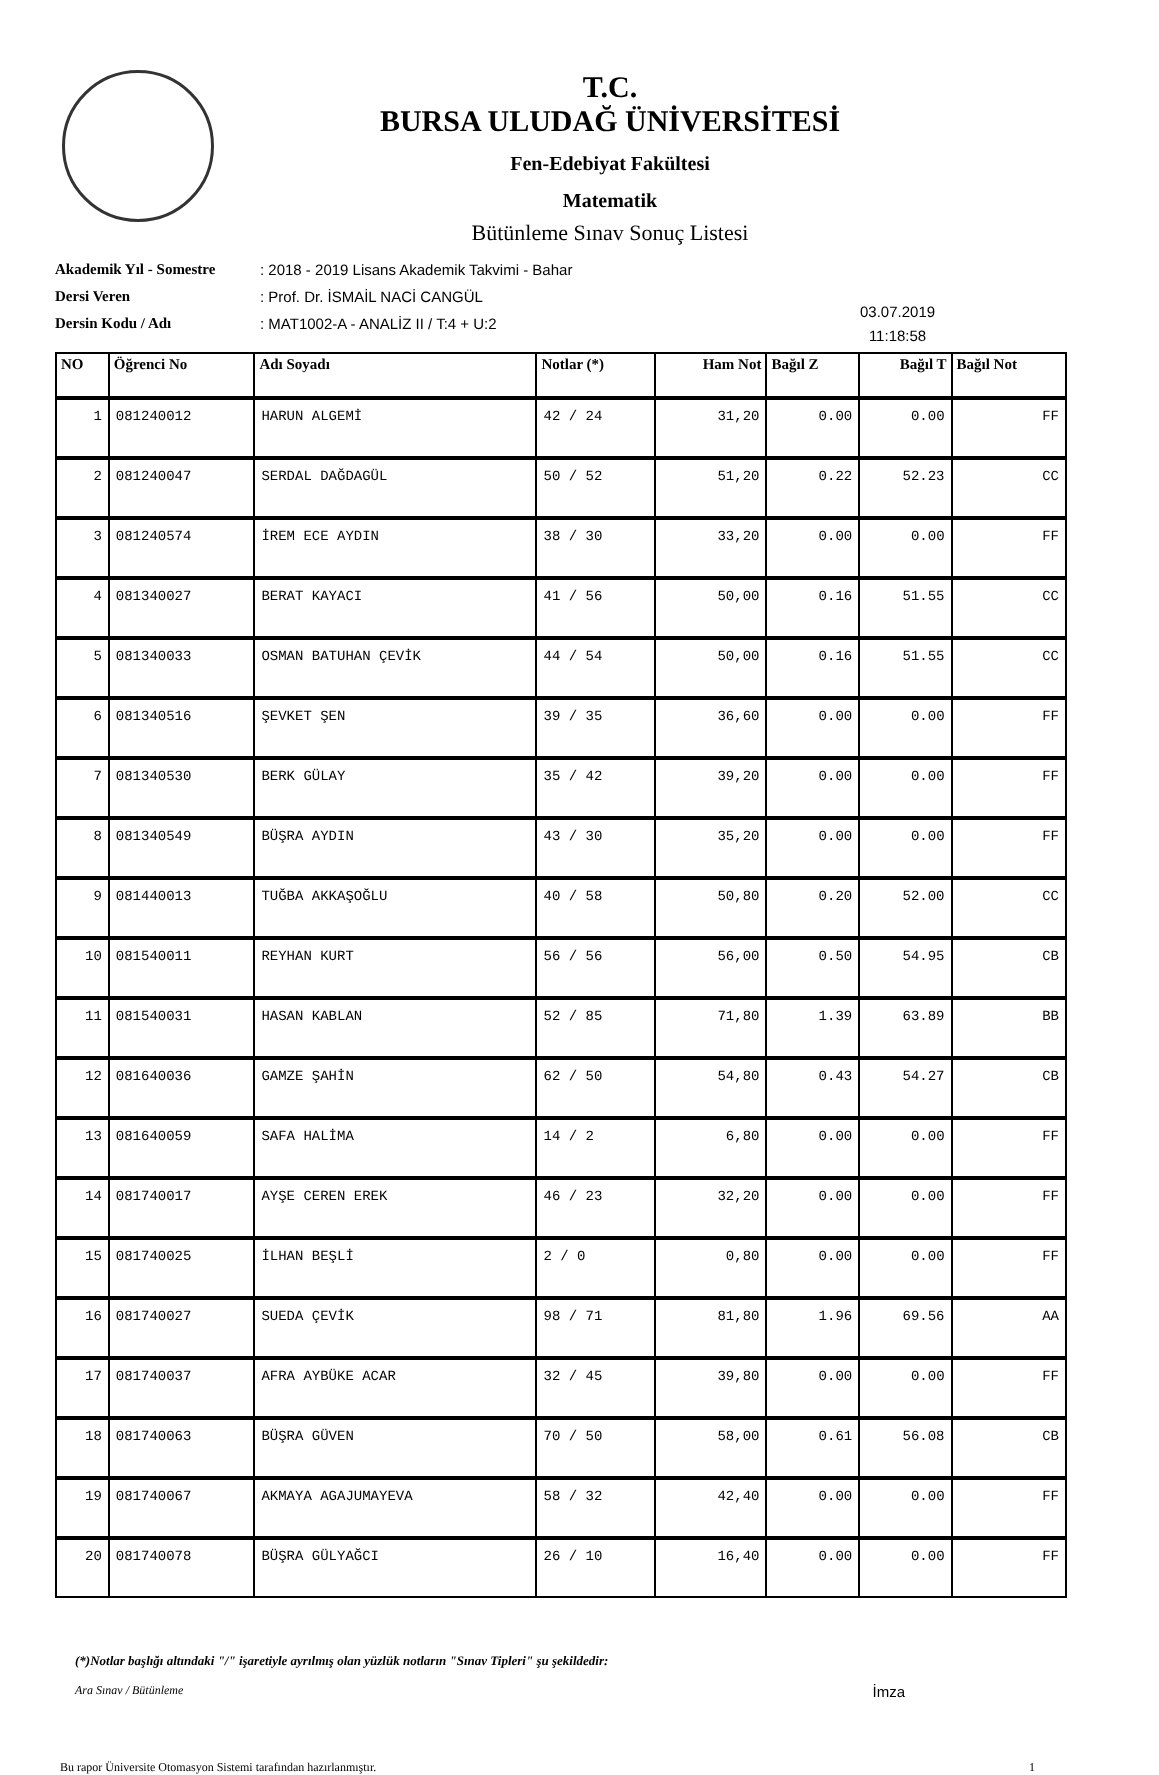T.C.
BURSA ULUDAĞ ÜNİVERSİTESİ
Fen-Edebiyat Fakültesi
Matematik
Bütünleme Sınav Sonuç Listesi
Akademik Yıl - Somestre
Dersi Veren
Dersin Kodu / Adı
: 2018 - 2019 Lisans Akademik Takvimi - Bahar
: Prof. Dr. İSMAİL NACİ CANGÜL
: MAT1002-A - ANALİZ II / T:4 + U:2
03.07.2019
11:18:58
| NO | Öğrenci No | Adı Soyadı | Notlar (*) | Ham Not | Bağıl Z | Bağıl T | Bağıl Not |
| --- | --- | --- | --- | --- | --- | --- | --- |
| 1 | 081240012 | HARUN ALGEMİ | 42 / 24 | 31,20 | 0.00 | 0.00 | FF |
| 2 | 081240047 | SERDAL DAĞDAGÜL | 50 / 52 | 51,20 | 0.22 | 52.23 | CC |
| 3 | 081240574 | İREM ECE AYDIN | 38 / 30 | 33,20 | 0.00 | 0.00 | FF |
| 4 | 081340027 | BERAT KAYACI | 41 / 56 | 50,00 | 0.16 | 51.55 | CC |
| 5 | 081340033 | OSMAN BATUHAN ÇEVİK | 44 / 54 | 50,00 | 0.16 | 51.55 | CC |
| 6 | 081340516 | ŞEVKET ŞEN | 39 / 35 | 36,60 | 0.00 | 0.00 | FF |
| 7 | 081340530 | BERK GÜLAY | 35 / 42 | 39,20 | 0.00 | 0.00 | FF |
| 8 | 081340549 | BÜŞRA AYDIN | 43 / 30 | 35,20 | 0.00 | 0.00 | FF |
| 9 | 081440013 | TUĞBA AKKAŞOĞLU | 40 / 58 | 50,80 | 0.20 | 52.00 | CC |
| 10 | 081540011 | REYHAN KURT | 56 / 56 | 56,00 | 0.50 | 54.95 | CB |
| 11 | 081540031 | HASAN KABLAN | 52 / 85 | 71,80 | 1.39 | 63.89 | BB |
| 12 | 081640036 | GAMZE ŞAHİN | 62 / 50 | 54,80 | 0.43 | 54.27 | CB |
| 13 | 081640059 | SAFA HALİMA | 14 / 2 | 6,80 | 0.00 | 0.00 | FF |
| 14 | 081740017 | AYŞE CEREN EREK | 46 / 23 | 32,20 | 0.00 | 0.00 | FF |
| 15 | 081740025 | İLHAN BEŞLİ | 2 / 0 | 0,80 | 0.00 | 0.00 | FF |
| 16 | 081740027 | SUEDA ÇEVİK | 98 / 71 | 81,80 | 1.96 | 69.56 | AA |
| 17 | 081740037 | AFRA AYBÜKE ACAR | 32 / 45 | 39,80 | 0.00 | 0.00 | FF |
| 18 | 081740063 | BÜŞRA GÜVEN | 70 / 50 | 58,00 | 0.61 | 56.08 | CB |
| 19 | 081740067 | AKMAYA AGAJUMAYEVA | 58 / 32 | 42,40 | 0.00 | 0.00 | FF |
| 20 | 081740078 | BÜŞRA GÜLYAĞCI | 26 / 10 | 16,40 | 0.00 | 0.00 | FF |
(*)Notlar başlığı altındaki "/" işaretiyle ayrılmış olan yüzlük notların "Sınav Tipleri" şu şekildedir:
Ara Sınav / Bütünleme İmza
Bu rapor Üniversite Otomasyon Sistemi tarafından hazırlanmıştır. 1